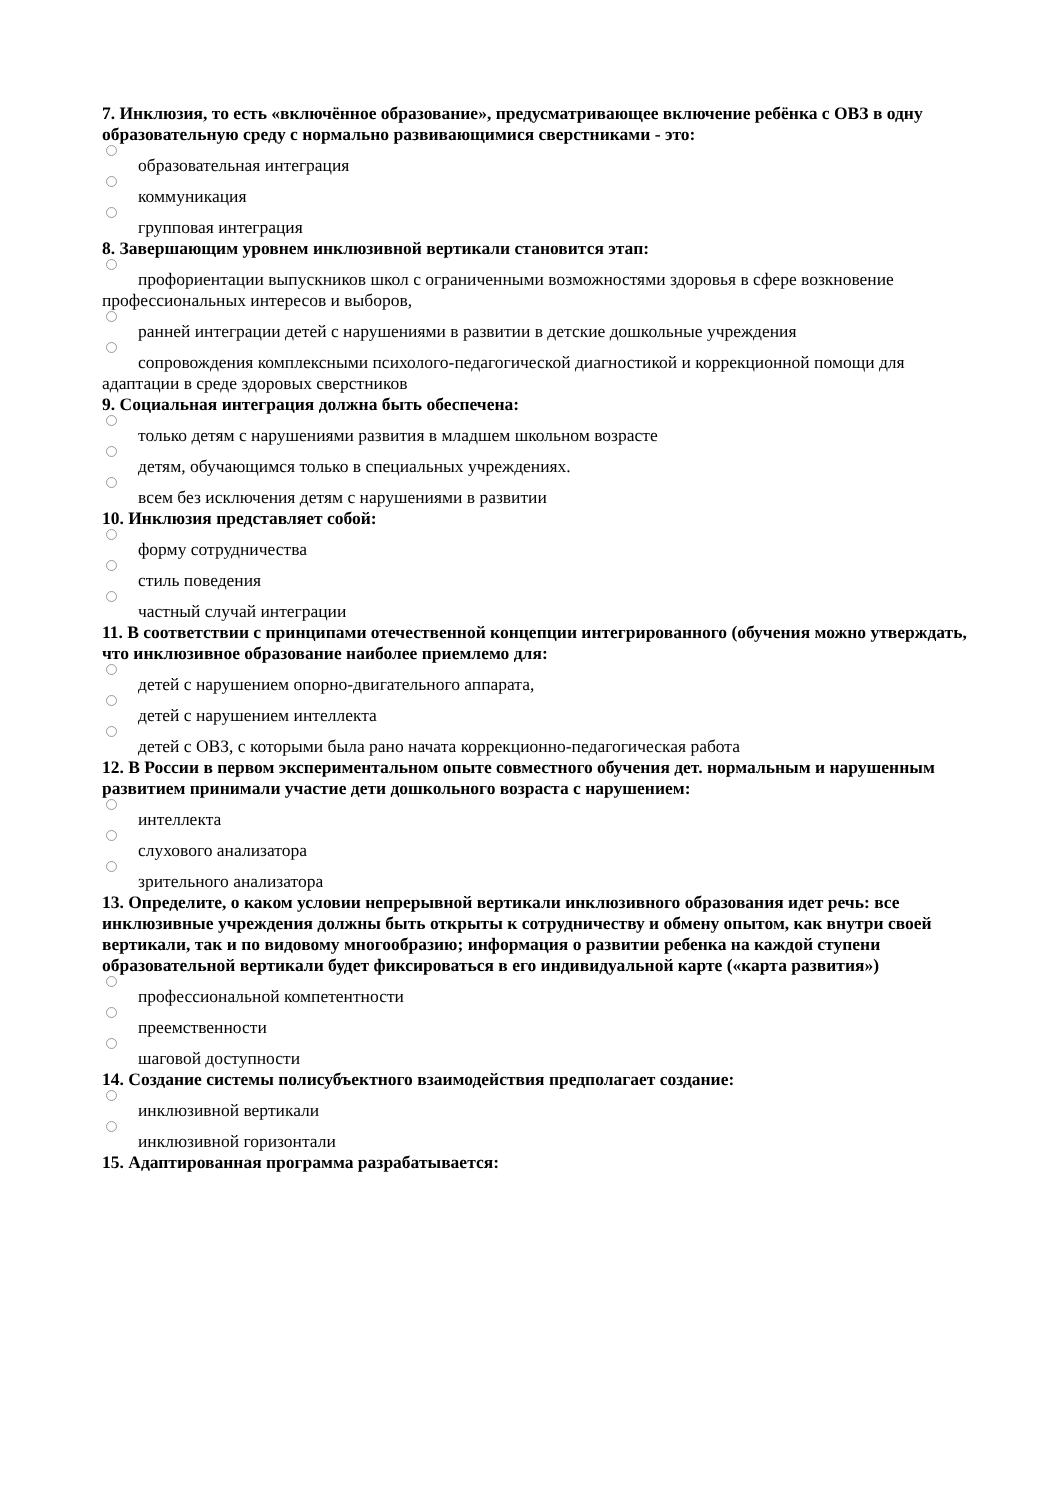7. Инклюзия, то есть «включённое образование», предусматривающее включение ребёнка с ОВЗ в одну образовательную среду с нормально развивающимися сверстниками - это:
образовательная интеграция
коммуникация
групповая интеграция
8. Завершающим уровнем инклюзивной вертикали становится этап:
профориентации выпускников школ с ограниченными возможностями здоровья в сфере возкновение профессиональных интересов и выборов,
ранней интеграции детей с нарушениями в развитии в детские дошкольные учреждения
сопровождения комплексными психолого-педагогической диагностикой и коррекционной помощи для адаптации в среде здоровых сверстников
9. Социальная интеграция должна быть обеспечена:
только детям с нарушениями развития в младшем школьном возрасте
детям, обучающимся только в специальных учреждениях.
всем без исключения детям с нарушениями в развитии
10. Инклюзия представляет собой:
форму сотрудничества
стиль поведения
частный случай интеграции
11. В соответствии с принципами отечественной концепции интегрированного (обучения можно утверждать, что инклюзивное образование наиболее приемлемо для:
детей с нарушением опорно-двигательного аппарата,
детей с нарушением интеллекта
детей с ОВЗ, с которыми была рано начата коррекционно-педагогическая работа
12. В России в первом экспериментальном опыте совместного обучения дет. нормальным и нарушенным развитием принимали участие дети дошкольного возраста с нарушением:
интеллекта
слухового анализатора
зрительного анализатора
13. Определите, о каком условии непрерывной вертикали инклюзивного образования идет речь: все инклюзивные учреждения должны быть открыты к сотрудничеству и обмену опытом, как внутри своей вертикали, так и по видовому многообразию; информация о развитии ребенка на каждой ступени образовательной вертикали будет фиксироваться в его индивидуальной карте («карта развития»)
профессиональной компетентности
преемственности
шаговой доступности
14. Создание системы полисубъектного взаимодействия предполагает создание:
инклюзивной вертикали
инклюзивной горизонтали
15. Адаптированная программа разрабатывается: